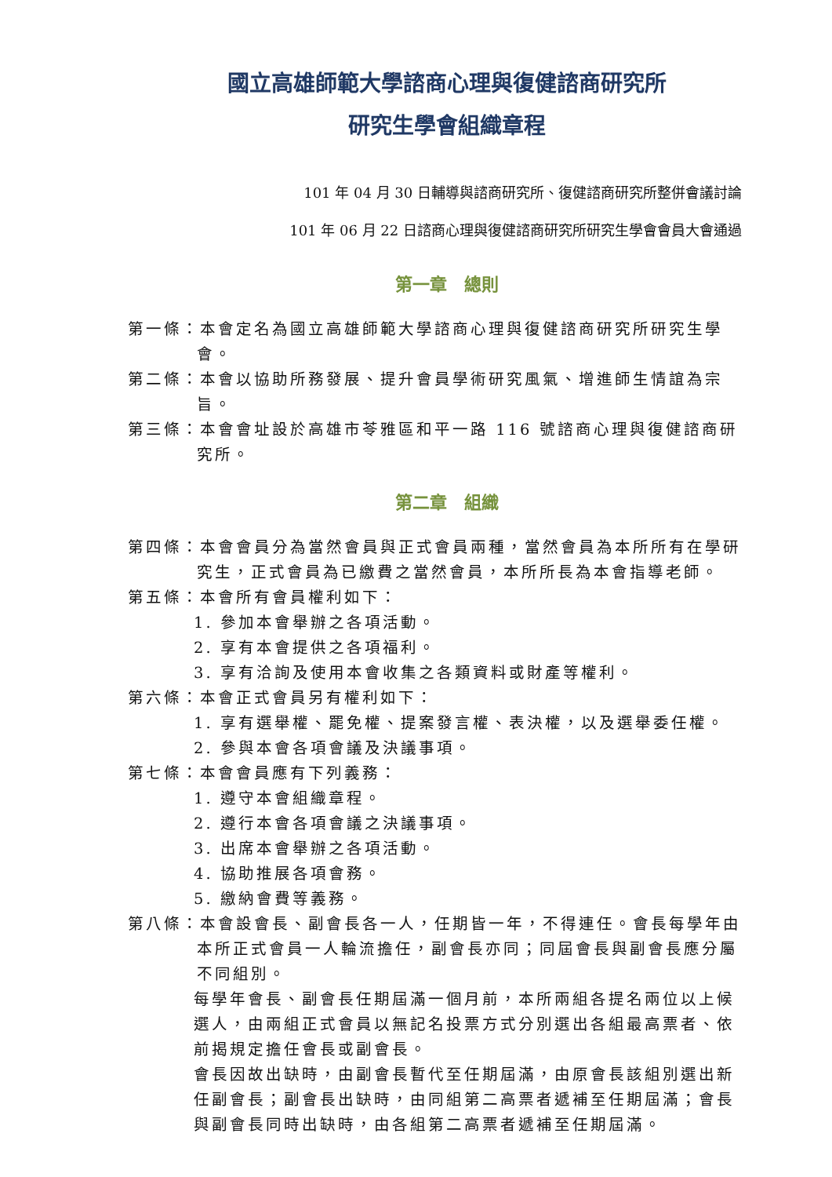國立高雄師範大學諮商心理與復健諮商研究所
研究生學會組織章程
101 年 04 月 30 日輔導與諮商研究所、復健諮商研究所整併會議討論
101 年 06 月 22 日諮商心理與復健諮商研究所研究生學會會員大會通過
第一章　總則
第一條：本會定名為國立高雄師範大學諮商心理與復健諮商研究所研究生學會。
第二條：本會以協助所務發展、提升會員學術研究風氣、增進師生情誼為宗旨。
第三條：本會會址設於高雄市苓雅區和平一路 116 號諮商心理與復健諮商研究所。
第二章　組織
第四條：本會會員分為當然會員與正式會員兩種，當然會員為本所所有在學研究生，正式會員為已繳費之當然會員，本所所長為本會指導老師。
第五條：本會所有會員權利如下：
1. 參加本會舉辦之各項活動。
2. 享有本會提供之各項福利。
3. 享有洽詢及使用本會收集之各類資料或財產等權利。
第六條：本會正式會員另有權利如下：
1. 享有選舉權、罷免權、提案發言權、表決權，以及選舉委任權。
2. 參與本會各項會議及決議事項。
第七條：本會會員應有下列義務：
1. 遵守本會組織章程。
2. 遵行本會各項會議之決議事項。
3. 出席本會舉辦之各項活動。
4. 協助推展各項會務。
5. 繳納會費等義務。
第八條：本會設會長、副會長各一人，任期皆一年，不得連任。會長每學年由本所正式會員一人輪流擔任，副會長亦同；同屆會長與副會長應分屬不同組別。
每學年會長、副會長任期屆滿一個月前，本所兩組各提名兩位以上候選人，由兩組正式會員以無記名投票方式分別選出各組最高票者、依前揭規定擔任會長或副會長。
會長因故出缺時，由副會長暫代至任期屆滿，由原會長該組別選出新任副會長；副會長出缺時，由同組第二高票者遞補至任期屆滿；會長與副會長同時出缺時，由各組第二高票者遞補至任期屆滿。